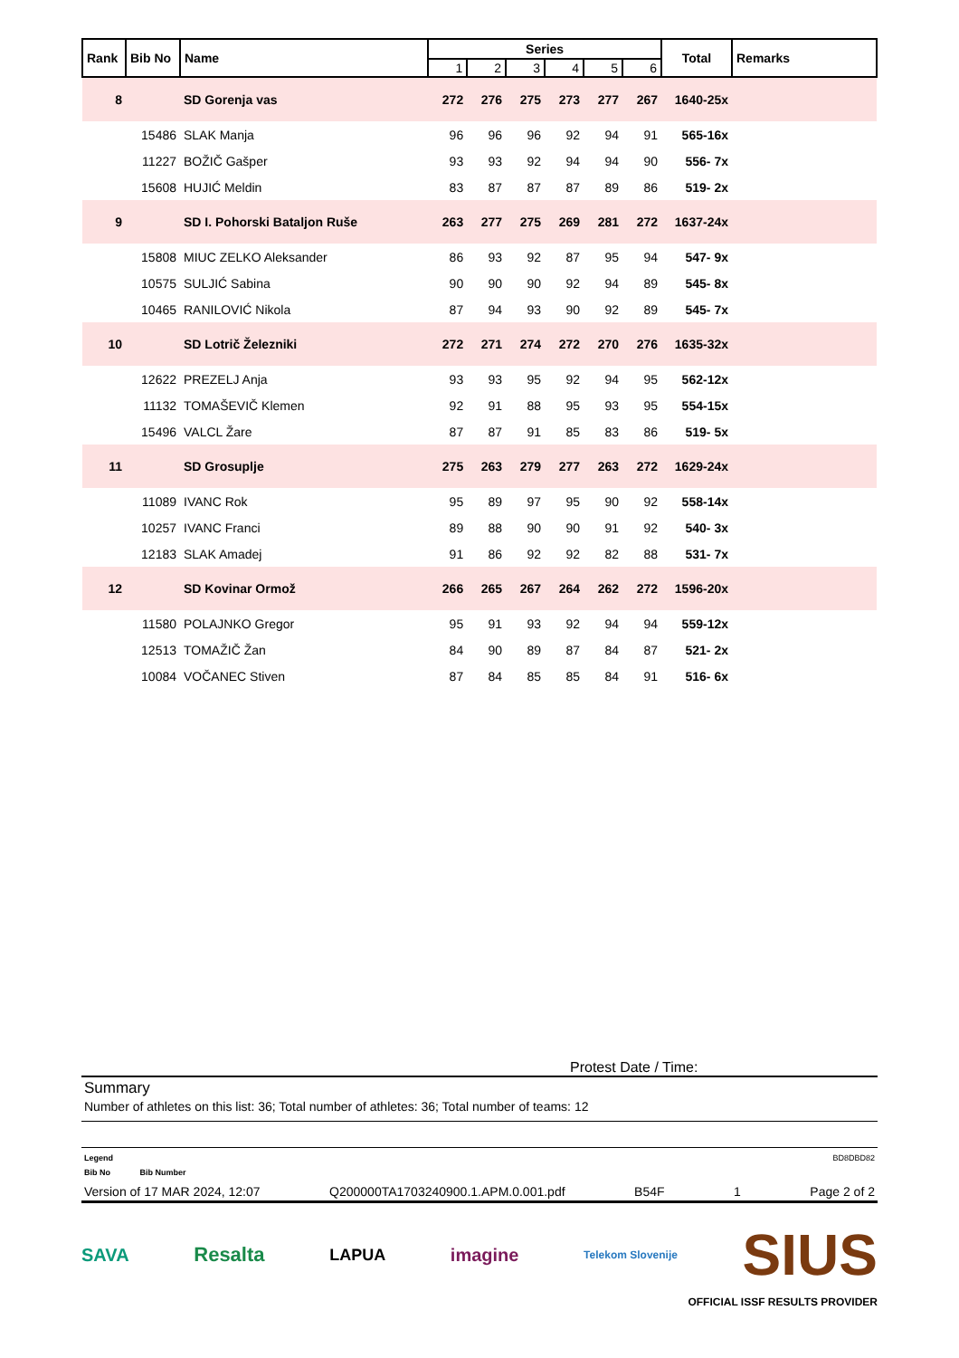| Rank | Bib No | Name | Series | | | | | | Total | Remarks |
| --- | --- | --- | --- | --- | --- | --- | --- | --- | --- | --- |
| | | | 1 | 2 | 3 | 4 | 5 | 6 | | |
| 8 | | SD Gorenja vas | 272 | 276 | 275 | 273 | 277 | 267 | 1640-25x | |
| | 15486 | SLAK Manja | 96 | 96 | 96 | 92 | 94 | 91 | 565-16x | |
| | 11227 | BOŽIČ Gašper | 93 | 93 | 92 | 94 | 94 | 90 | 556- 7x | |
| | 15608 | HUJIĆ Meldin | 83 | 87 | 87 | 87 | 89 | 86 | 519- 2x | |
| 9 | | SD I. Pohorski Bataljon Ruše | 263 | 277 | 275 | 269 | 281 | 272 | 1637-24x | |
| | 15808 | MIUC ZELKO Aleksander | 86 | 93 | 92 | 87 | 95 | 94 | 547- 9x | |
| | 10575 | SULJIĆ Sabina | 90 | 90 | 90 | 92 | 94 | 89 | 545- 8x | |
| | 10465 | RANILOVIĆ Nikola | 87 | 94 | 93 | 90 | 92 | 89 | 545- 7x | |
| 10 | | SD Lotrič Železniki | 272 | 271 | 274 | 272 | 270 | 276 | 1635-32x | |
| | 12622 | PREZELJ Anja | 93 | 93 | 95 | 92 | 94 | 95 | 562-12x | |
| | 11132 | TOMAŠEVIČ Klemen | 92 | 91 | 88 | 95 | 93 | 95 | 554-15x | |
| | 15496 | VALCL Žare | 87 | 87 | 91 | 85 | 83 | 86 | 519- 5x | |
| 11 | | SD Grosuplje | 275 | 263 | 279 | 277 | 263 | 272 | 1629-24x | |
| | 11089 | IVANC Rok | 95 | 89 | 97 | 95 | 90 | 92 | 558-14x | |
| | 10257 | IVANC Franci | 89 | 88 | 90 | 90 | 91 | 92 | 540- 3x | |
| | 12183 | SLAK Amadej | 91 | 86 | 92 | 92 | 82 | 88 | 531- 7x | |
| 12 | | SD Kovinar Ormož | 266 | 265 | 267 | 264 | 262 | 272 | 1596-20x | |
| | 11580 | POLAJNKO Gregor | 95 | 91 | 93 | 92 | 94 | 94 | 559-12x | |
| | 12513 | TOMAŽIČ Žan | 84 | 90 | 89 | 87 | 84 | 87 | 521- 2x | |
| | 10084 | VOČANEC Stiven | 87 | 84 | 85 | 85 | 84 | 91 | 516- 6x | |
Protest Date / Time:
Summary
Number of athletes on this list: 36; Total number of athletes: 36; Total number of teams: 12
Legend BD8DBD82
Bib No Bib Number
Version of 17 MAR 2024, 12:07 Q200000TA1703240900.1.APM.0.001.pdf B54F 1 Page 2 of 2
SAVA Resalta LAPUA imagine Telekom Slovenije SIUS
OFFICIAL ISSF RESULTS PROVIDER